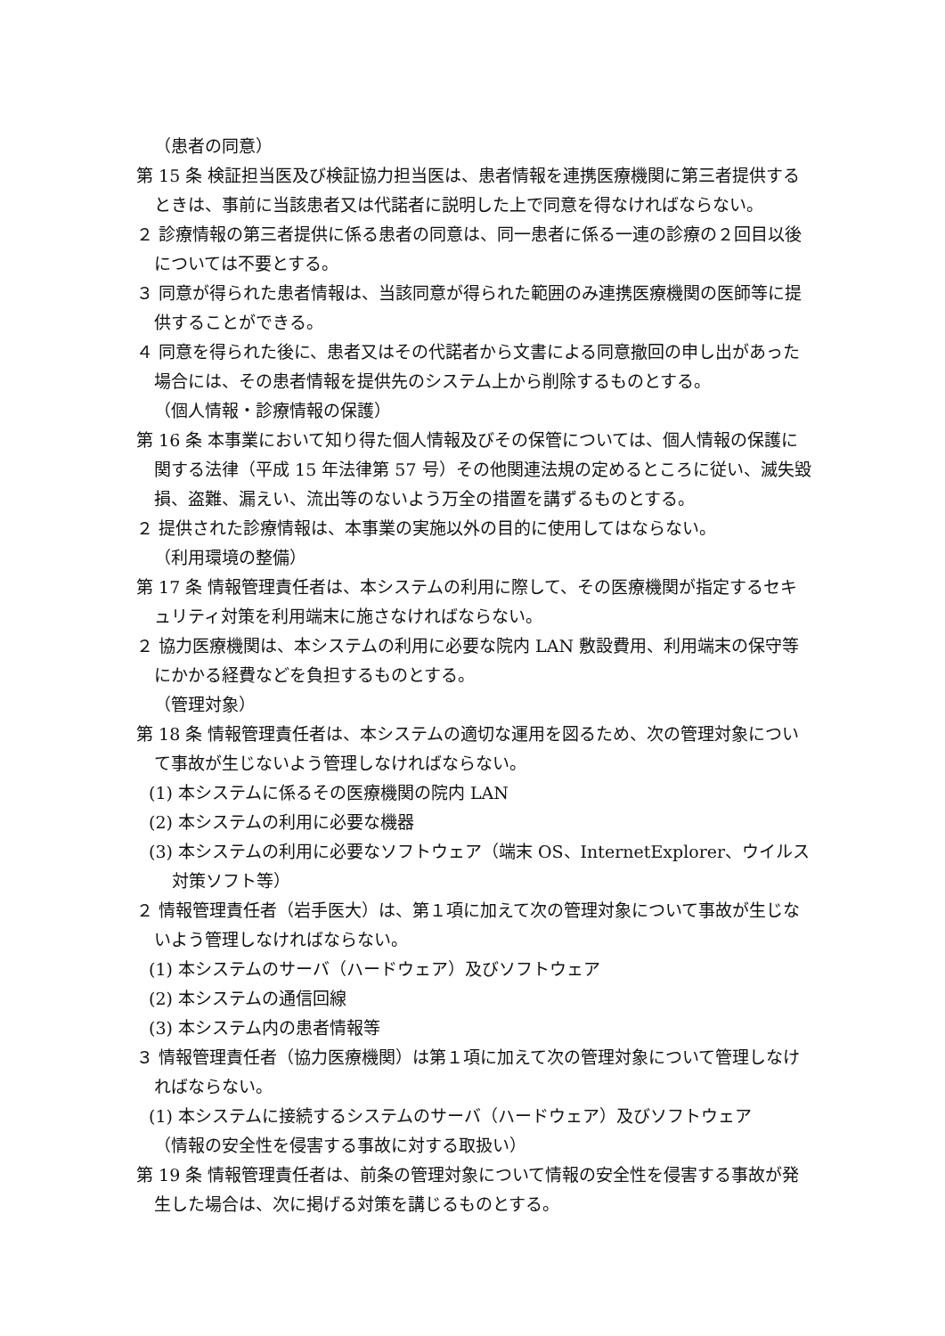（患者の同意）
第 15 条 検証担当医及び検証協力担当医は、患者情報を連携医療機関に第三者提供するときは、事前に当該患者又は代諾者に説明した上で同意を得なければならない。
２ 診療情報の第三者提供に係る患者の同意は、同一患者に係る一連の診療の２回目以後については不要とする。
３ 同意が得られた患者情報は、当該同意が得られた範囲のみ連携医療機関の医師等に提供することができる。
４ 同意を得られた後に、患者又はその代諾者から文書による同意撤回の申し出があった場合には、その患者情報を提供先のシステム上から削除するものとする。
（個人情報・診療情報の保護）
第 16 条 本事業において知り得た個人情報及びその保管については、個人情報の保護に関する法律（平成 15 年法律第 57 号）その他関連法規の定めるところに従い、滅失毀損、盗難、漏えい、流出等のないよう万全の措置を講ずるものとする。
２ 提供された診療情報は、本事業の実施以外の目的に使用してはならない。
（利用環境の整備）
第 17 条 情報管理責任者は、本システムの利用に際して、その医療機関が指定するセキュリティ対策を利用端末に施さなければならない。
２ 協力医療機関は、本システムの利用に必要な院内 LAN 敷設費用、利用端末の保守等にかかる経費などを負担するものとする。
（管理対象）
第 18 条 情報管理責任者は、本システムの適切な運用を図るため、次の管理対象について事故が生じないよう管理しなければならない。
(1) 本システムに係るその医療機関の院内 LAN
(2) 本システムの利用に必要な機器
(3) 本システムの利用に必要なソフトウェア（端末 OS、InternetExplorer、ウイルス対策ソフト等）
２ 情報管理責任者（岩手医大）は、第１項に加えて次の管理対象について事故が生じないよう管理しなければならない。
(1) 本システムのサーバ（ハードウェア）及びソフトウェア
(2) 本システムの通信回線
(3) 本システム内の患者情報等
３ 情報管理責任者（協力医療機関）は第１項に加えて次の管理対象について管理しなければならない。
(1) 本システムに接続するシステムのサーバ（ハードウェア）及びソフトウェア
（情報の安全性を侵害する事故に対する取扱い）
第 19 条 情報管理責任者は、前条の管理対象について情報の安全性を侵害する事故が発生した場合は、次に掲げる対策を講じるものとする。